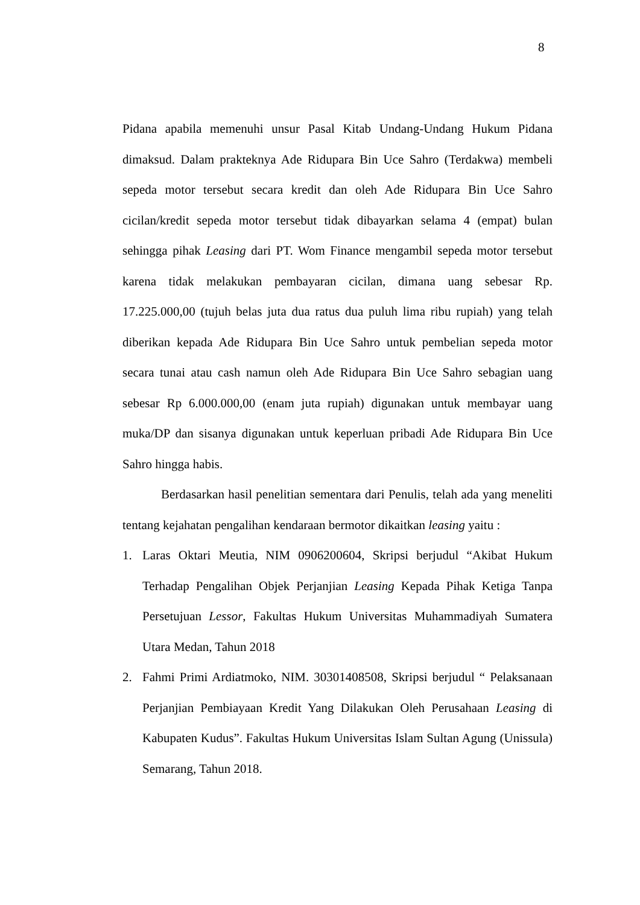8
Pidana apabila memenuhi unsur Pasal Kitab Undang-Undang Hukum Pidana dimaksud. Dalam prakteknya Ade Ridupara Bin Uce Sahro (Terdakwa) membeli sepeda motor tersebut secara kredit dan oleh Ade Ridupara Bin Uce Sahro cicilan/kredit sepeda motor tersebut tidak dibayarkan selama 4 (empat) bulan sehingga pihak Leasing dari PT. Wom Finance mengambil sepeda motor tersebut karena tidak melakukan pembayaran cicilan, dimana uang sebesar Rp. 17.225.000,00 (tujuh belas juta dua ratus dua puluh lima ribu rupiah) yang telah diberikan kepada Ade Ridupara Bin Uce Sahro untuk pembelian sepeda motor secara tunai atau cash namun oleh Ade Ridupara Bin Uce Sahro sebagian uang sebesar Rp 6.000.000,00 (enam juta rupiah) digunakan untuk membayar uang muka/DP dan sisanya digunakan untuk keperluan pribadi Ade Ridupara Bin Uce Sahro hingga habis.
Berdasarkan hasil penelitian sementara dari Penulis, telah ada yang meneliti tentang kejahatan pengalihan kendaraan bermotor dikaitkan leasing yaitu :
1. Laras Oktari Meutia, NIM 0906200604, Skripsi berjudul “Akibat Hukum Terhadap Pengalihan Objek Perjanjian Leasing Kepada Pihak Ketiga Tanpa Persetujuan Lessor, Fakultas Hukum Universitas Muhammadiyah Sumatera Utara Medan, Tahun 2018
2. Fahmi Primi Ardiatmoko, NIM. 30301408508, Skripsi berjudul “ Pelaksanaan Perjanjian Pembiayaan Kredit Yang Dilakukan Oleh Perusahaan Leasing di Kabupaten Kudus”. Fakultas Hukum Universitas Islam Sultan Agung (Unissula) Semarang, Tahun 2018.